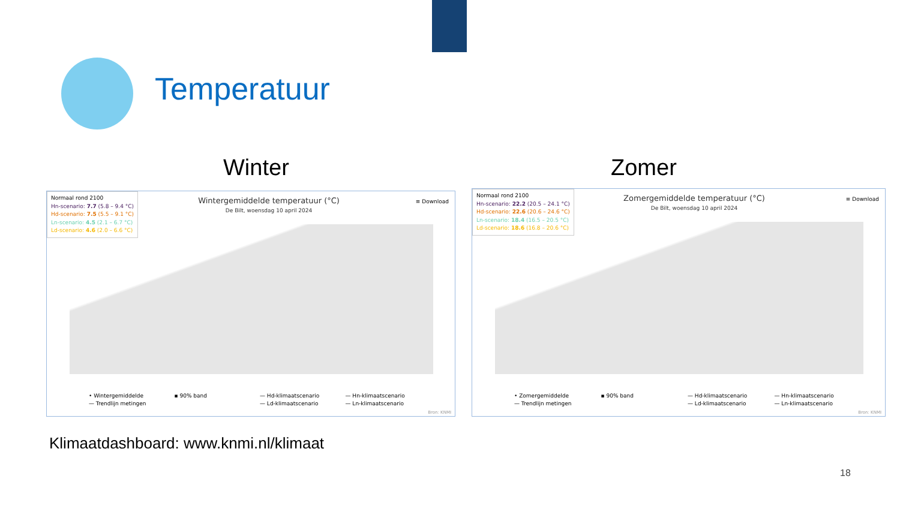Temperatuur
Winter Zomer
Normaal rond 2100
Hn-scenario: 7.7 (5.8 – 9.4 °C)
Hd-scenario: 7.5 (5.5 – 9.1 °C)
Ln-scenario: 4.5 (2.1 – 6.7 °C)
Ld-scenario: 4.6 (2.0 – 6.6 °C)
Wintergemiddelde temperatuur (°C)
De Bilt, woensdag 10 april 2024
≡ Download
• Wintergemiddelde ▪ 90% band — Hd-klimaatscenario — Hn-klimaatscenario — Trendlijn metingen — Ld-klimaatscenario — Ln-klimaatscenario
Bron: KNMI
Normaal rond 2100
Hn-scenario: 22.2 (20.5 – 24.1 °C)
Hd-scenario: 22.6 (20.6 – 24.6 °C)
Ln-scenario: 18.4 (16.5 – 20.5 °C)
Ld-scenario: 18.6 (16.8 – 20.6 °C)
Zomergemiddelde temperatuur (°C)
De Bilt, woensdag 10 april 2024
≡ Download
• Zomergemiddelde ▪ 90% band — Hd-klimaatscenario — Hn-klimaatscenario — Trendlijn metingen — Ld-klimaatscenario — Ln-klimaatscenario
Bron: KNMI
Klimaatdashboard: www.knmi.nl/klimaat
18